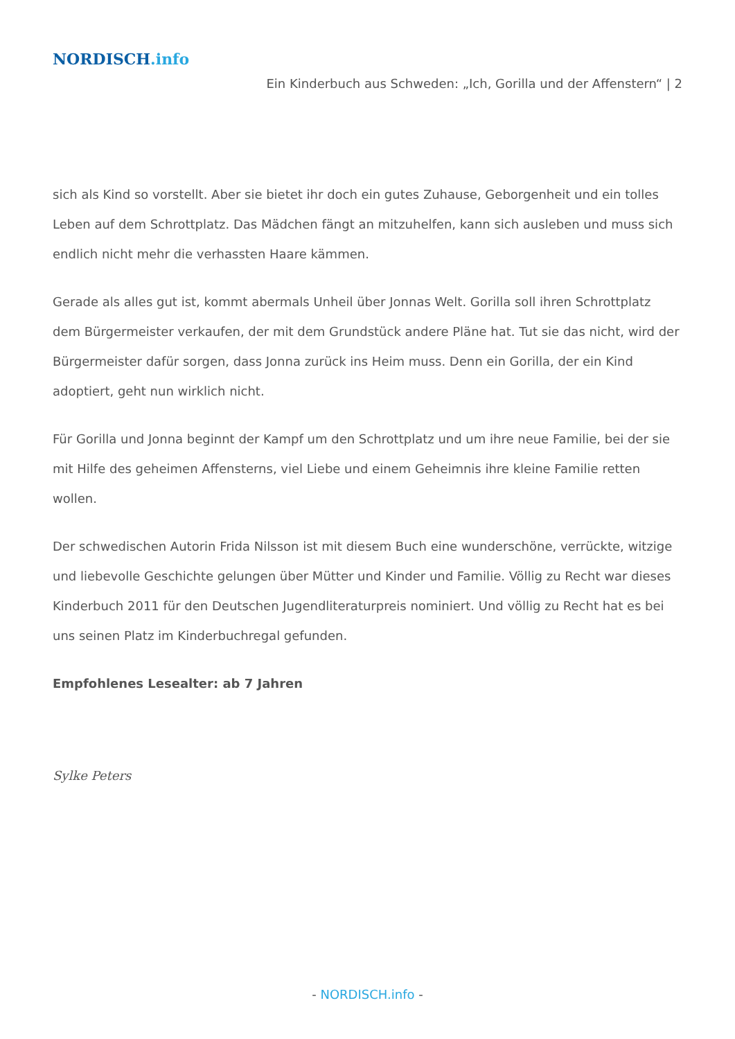NORDISCH.info
Ein Kinderbuch aus Schweden: „Ich, Gorilla und der Affenstern“ | 2
sich als Kind so vorstellt. Aber sie bietet ihr doch ein gutes Zuhause, Geborgenheit und ein tolles Leben auf dem Schrottplatz. Das Mädchen fängt an mitzuhelfen, kann sich ausleben und muss sich endlich nicht mehr die verhassten Haare kämmen.
Gerade als alles gut ist, kommt abermals Unheil über Jonnas Welt. Gorilla soll ihren Schrottplatz dem Bürgermeister verkaufen, der mit dem Grundstück andere Pläne hat. Tut sie das nicht, wird der Bürgermeister dafür sorgen, dass Jonna zurück ins Heim muss. Denn ein Gorilla, der ein Kind adoptiert, geht nun wirklich nicht.
Für Gorilla und Jonna beginnt der Kampf um den Schrottplatz und um ihre neue Familie, bei der sie mit Hilfe des geheimen Affensterns, viel Liebe und einem Geheimnis ihre kleine Familie retten wollen.
Der schwedischen Autorin Frida Nilsson ist mit diesem Buch eine wunderschöne, verrückte, witzige und liebevolle Geschichte gelungen über Mütter und Kinder und Familie. Völlig zu Recht war dieses Kinderbuch 2011 für den Deutschen Jugendliteraturpreis nominiert. Und völlig zu Recht hat es bei uns seinen Platz im Kinderbuchregal gefunden.
Empfohlenes Lesealter: ab 7 Jahren
Sylke Peters
- NORDISCH.info -